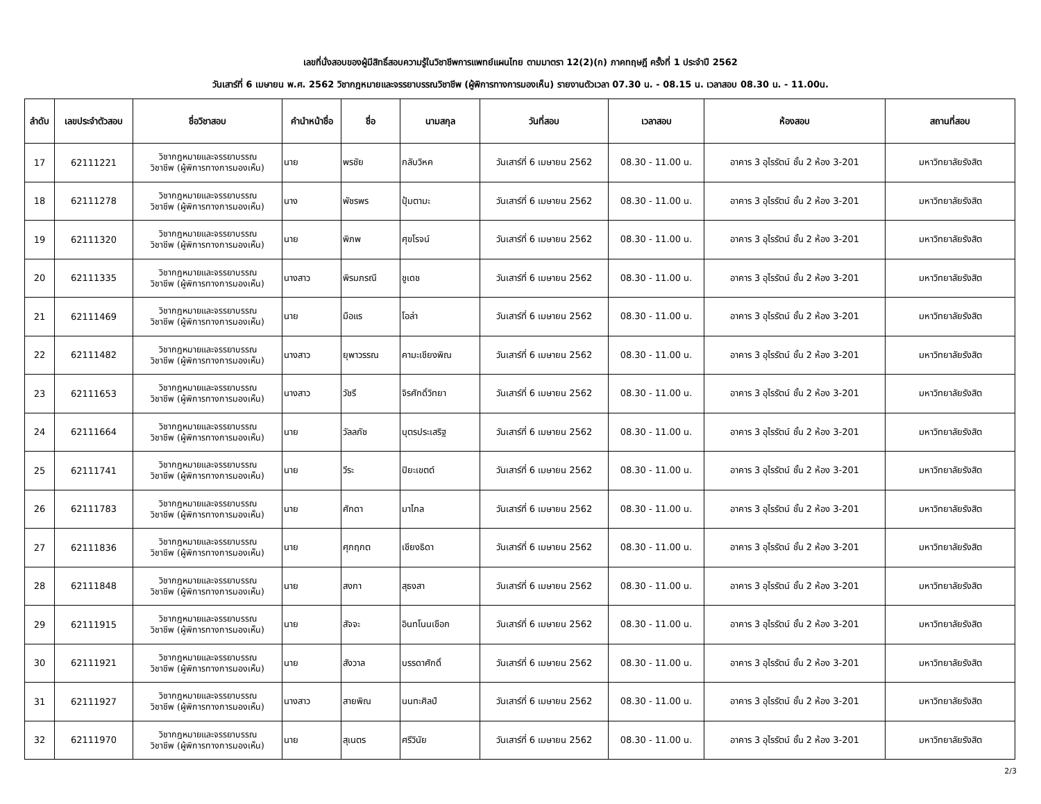เลขที่นั่งสอบของผู้มีสิทธิ์สอบความรู้ในวิชาชีพการแพทย์แผนไทย ตามมาตรา 12(2)(ก) ภาคทฤษฎี ครั้งที่ 1 ประจำปี 2562
วันเสาร์ที่ 6 เมษายน พ.ศ. 2562 วิชากฎหมายและจรรยาบรรณวิชาชีพ (ผู้พิการทางการมองเห็น) รายงานตัวเวลา 07.30 น. - 08.15 น. เวลาสอบ 08.30 น. - 11.00น.
| ลำดับ | เลขประจำตัวสอบ | ชื่อวิชาสอบ | คำนำหน้าชื่อ | ชื่อ | นามสกุล | วันที่สอบ | เวลาสอบ | ห้องสอบ | สถานที่สอบ |
| --- | --- | --- | --- | --- | --- | --- | --- | --- | --- |
| 17 | 62111221 | วิชากฎหมายและจรรยาบรรณ วิชาชีพ (ผู้พิการทางการมองเห็น) | นาย | พรชัย | กลับวิหค | วันเสาร์ที่ 6 เมษายน 2562 | 08.30 - 11.00 น. | อาคาร 3 อุไรรัตน์ ชั้น 2 ห้อง 3-201 | มหาวิทยาลัยรังสิต |
| 18 | 62111278 | วิชากฎหมายและจรรยาบรรณ วิชาชีพ (ผู้พิการทางการมองเห็น) | นาง | พัชรพร | ปุ้มตามะ | วันเสาร์ที่ 6 เมษายน 2562 | 08.30 - 11.00 น. | อาคาร 3 อุไรรัตน์ ชั้น 2 ห้อง 3-201 | มหาวิทยาลัยรังสิต |
| 19 | 62111320 | วิชากฎหมายและจรรยาบรรณ วิชาชีพ (ผู้พิการทางการมองเห็น) | นาย | พิภพ | ศุขโรจน์ | วันเสาร์ที่ 6 เมษายน 2562 | 08.30 - 11.00 น. | อาคาร 3 อุไรรัตน์ ชั้น 2 ห้อง 3-201 | มหาวิทยาลัยรังสิต |
| 20 | 62111335 | วิชากฎหมายและจรรยาบรรณ วิชาชีพ (ผู้พิการทางการมองเห็น) | นางสาว | พิรมภรณี | ชูเดช | วันเสาร์ที่ 6 เมษายน 2562 | 08.30 - 11.00 น. | อาคาร 3 อุไรรัตน์ ชั้น 2 ห้อง 3-201 | มหาวิทยาลัยรังสิต |
| 21 | 62111469 | วิชากฎหมายและจรรยาบรรณ วิชาชีพ (ผู้พิการทางการมองเห็น) | นาย | มือแร | โอล่า | วันเสาร์ที่ 6 เมษายน 2562 | 08.30 - 11.00 น. | อาคาร 3 อุไรรัตน์ ชั้น 2 ห้อง 3-201 | มหาวิทยาลัยรังสิต |
| 22 | 62111482 | วิชากฎหมายและจรรยาบรรณ วิชาชีพ (ผู้พิการทางการมองเห็น) | นางสาว | ยุพาวรรณ | คามะเชียงพิณ | วันเสาร์ที่ 6 เมษายน 2562 | 08.30 - 11.00 น. | อาคาร 3 อุไรรัตน์ ชั้น 2 ห้อง 3-201 | มหาวิทยาลัยรังสิต |
| 23 | 62111653 | วิชากฎหมายและจรรยาบรรณ วิชาชีพ (ผู้พิการทางการมองเห็น) | นางสาว | วัชรี | จิรศักดิ์วิทยา | วันเสาร์ที่ 6 เมษายน 2562 | 08.30 - 11.00 น. | อาคาร 3 อุไรรัตน์ ชั้น 2 ห้อง 3-201 | มหาวิทยาลัยรังสิต |
| 24 | 62111664 | วิชากฎหมายและจรรยาบรรณ วิชาชีพ (ผู้พิการทางการมองเห็น) | นาย | วัลลภัช | บุตรประเสริฐ | วันเสาร์ที่ 6 เมษายน 2562 | 08.30 - 11.00 น. | อาคาร 3 อุไรรัตน์ ชั้น 2 ห้อง 3-201 | มหาวิทยาลัยรังสิต |
| 25 | 62111741 | วิชากฎหมายและจรรยาบรรณ วิชาชีพ (ผู้พิการทางการมองเห็น) | นาย | วีระ | ปิยะเขตต์ | วันเสาร์ที่ 6 เมษายน 2562 | 08.30 - 11.00 น. | อาคาร 3 อุไรรัตน์ ชั้น 2 ห้อง 3-201 | มหาวิทยาลัยรังสิต |
| 26 | 62111783 | วิชากฎหมายและจรรยาบรรณ วิชาชีพ (ผู้พิการทางการมองเห็น) | นาย | ศักดา | มาไกล | วันเสาร์ที่ 6 เมษายน 2562 | 08.30 - 11.00 น. | อาคาร 3 อุไรรัตน์ ชั้น 2 ห้อง 3-201 | มหาวิทยาลัยรังสิต |
| 27 | 62111836 | วิชากฎหมายและจรรยาบรรณ วิชาชีพ (ผู้พิการทางการมองเห็น) | นาย | ศุภฤกต | เชียงธิดา | วันเสาร์ที่ 6 เมษายน 2562 | 08.30 - 11.00 น. | อาคาร 3 อุไรรัตน์ ชั้น 2 ห้อง 3-201 | มหาวิทยาลัยรังสิต |
| 28 | 62111848 | วิชากฎหมายและจรรยาบรรณ วิชาชีพ (ผู้พิการทางการมองเห็น) | นาย | สงกา | สุธงสา | วันเสาร์ที่ 6 เมษายน 2562 | 08.30 - 11.00 น. | อาคาร 3 อุไรรัตน์ ชั้น 2 ห้อง 3-201 | มหาวิทยาลัยรังสิต |
| 29 | 62111915 | วิชากฎหมายและจรรยาบรรณ วิชาชีพ (ผู้พิการทางการมองเห็น) | นาย | สัจจะ | อินทโนนเชือก | วันเสาร์ที่ 6 เมษายน 2562 | 08.30 - 11.00 น. | อาคาร 3 อุไรรัตน์ ชั้น 2 ห้อง 3-201 | มหาวิทยาลัยรังสิต |
| 30 | 62111921 | วิชากฎหมายและจรรยาบรรณ วิชาชีพ (ผู้พิการทางการมองเห็น) | นาย | สังวาล | บรรดาศักดิ์ | วันเสาร์ที่ 6 เมษายน 2562 | 08.30 - 11.00 น. | อาคาร 3 อุไรรัตน์ ชั้น 2 ห้อง 3-201 | มหาวิทยาลัยรังสิต |
| 31 | 62111927 | วิชากฎหมายและจรรยาบรรณ วิชาชีพ (ผู้พิการทางการมองเห็น) | นางสาว | สายพิณ | นนทะศิลป์ | วันเสาร์ที่ 6 เมษายน 2562 | 08.30 - 11.00 น. | อาคาร 3 อุไรรัตน์ ชั้น 2 ห้อง 3-201 | มหาวิทยาลัยรังสิต |
| 32 | 62111970 | วิชากฎหมายและจรรยาบรรณ วิชาชีพ (ผู้พิการทางการมองเห็น) | นาย | สุเนตร | ศรีวินัย | วันเสาร์ที่ 6 เมษายน 2562 | 08.30 - 11.00 น. | อาคาร 3 อุไรรัตน์ ชั้น 2 ห้อง 3-201 | มหาวิทยาลัยรังสิต |
2/3